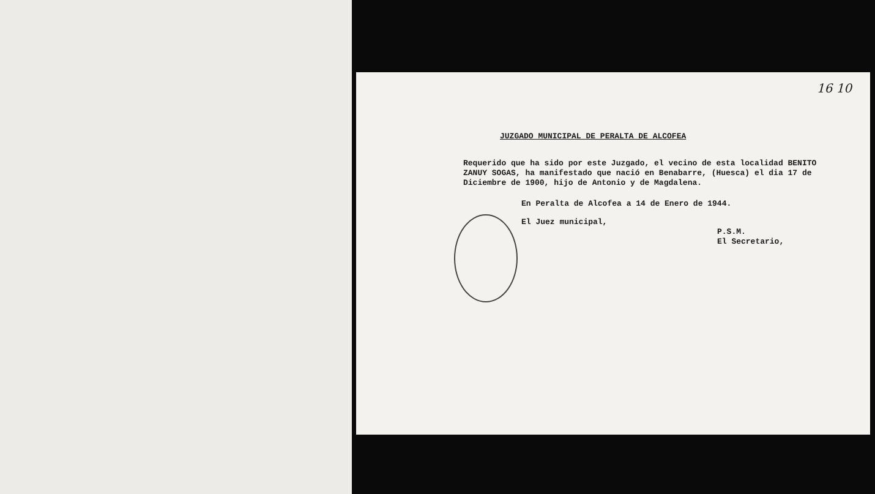16 10
JUZGADO MUNICIPAL DE PERALTA DE ALCOFEA
Requerido que ha sido por este Juzgado, el vecino de esta localidad BENITO ZANUY SOGAS, ha manifestado que nació en Benabarre, (Huesca) el dia 17 de Diciembre de 1900, hijo de Antonio y de Magdalena.
En Peralta de Alcofea a 14 de Enero de 1944.
El Juez municipal,
P.S.M.
El Secretario,